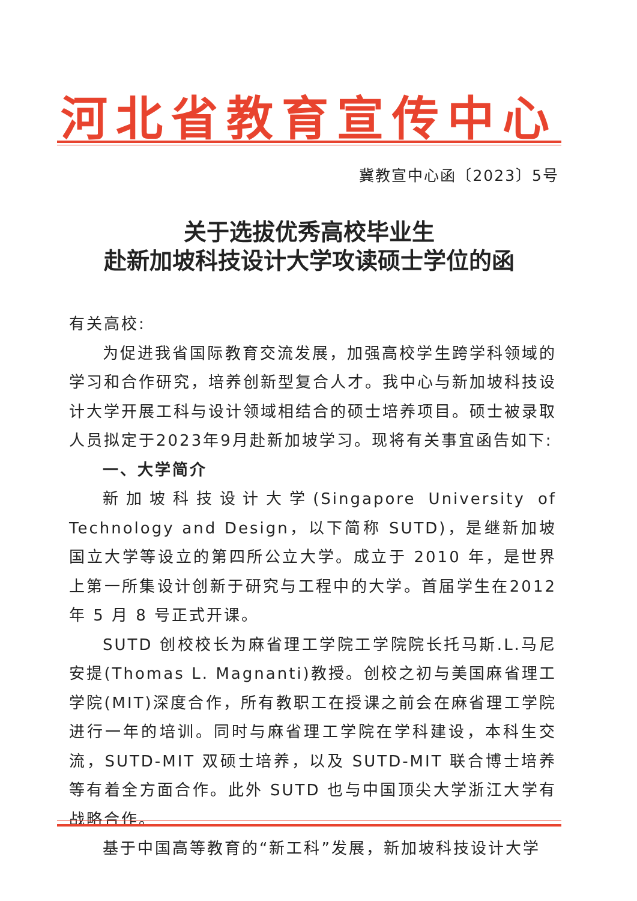河北省教育宣传中心
冀教宣中心函〔2023〕5号
关于选拔优秀高校毕业生
赴新加坡科技设计大学攻读硕士学位的函
有关高校:
为促进我省国际教育交流发展，加强高校学生跨学科领域的学习和合作研究，培养创新型复合人才。我中心与新加坡科技设计大学开展工科与设计领域相结合的硕士培养项目。硕士被录取人员拟定于2023年9月赴新加坡学习。现将有关事宜函告如下:
一、大学简介
新加坡科技设计大学(Singapore University of Technology and Design，以下简称 SUTD)，是继新加坡国立大学等设立的第四所公立大学。成立于 2010 年，是世界上第一所集设计创新于研究与工程中的大学。首届学生在2012 年 5 月 8 号正式开课。
SUTD 创校校长为麻省理工学院工学院院长托马斯.L.马尼安提(Thomas L. Magnanti)教授。创校之初与美国麻省理工学院(MIT)深度合作，所有教职工在授课之前会在麻省理工学院进行一年的培训。同时与麻省理工学院在学科建设，本科生交流，SUTD-MIT 双硕士培养，以及 SUTD-MIT 联合博士培养等有着全方面合作。此外 SUTD 也与中国顶尖大学浙江大学有战略合作。
基于中国高等教育的“新工科”发展，新加坡科技设计大学